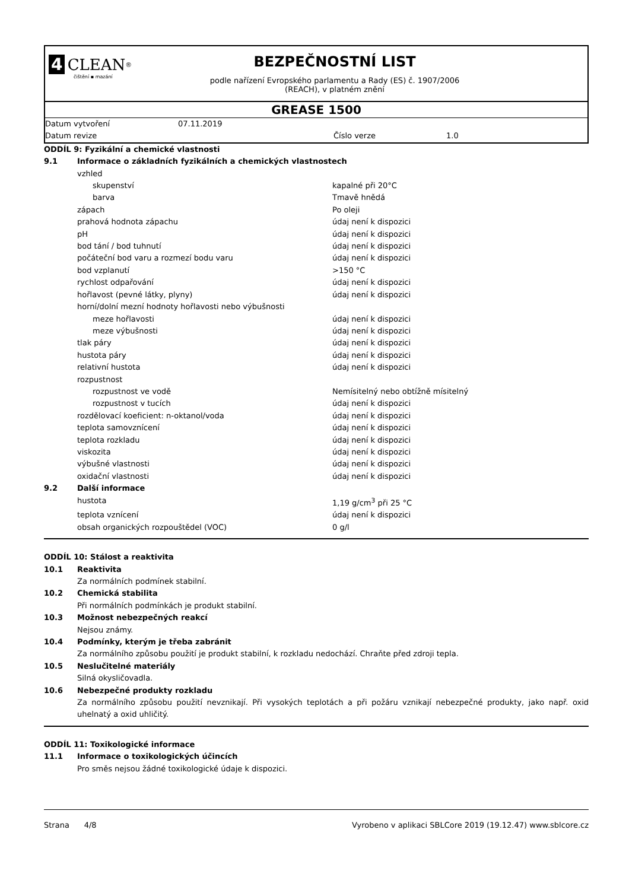4 CLEAN<sup>®</sup>
čištění ▪ mazání
BEZPEČNOSTNÍ LIST
podle nařízení Evropského parlamentu a Rady (ES) č. 1907/2006
(REACH), v platném znění
GREASE 1500
| Datum vytvoření | 07.11.2019 | | |
| Datum revize | | Číslo verze | 1.0 |
| ODDÍL 9: Fyzikální a chemické vlastnosti | | |
| 9.1 | Informace o základních fyzikálních a chemických vlastnostech | |
| | vzhled | |
| | skupenství | kapalné při 20°C |
| | barva | Tmavě hnědá |
| | zápach | Po oleji |
| | prahová hodnota zápachu | údaj není k dispozici |
| | pH | údaj není k dispozici |
| | bod tání / bod tuhnutí | údaj není k dispozici |
| | počáteční bod varu a rozmezí bodu varu | údaj není k dispozici |
| | bod vzplanutí | >150 °C |
| | rychlost odpařování | údaj není k dispozici |
| | hořlavost (pevné látky, plyny) | údaj není k dispozici |
| | horní/dolní mezní hodnoty hořlavosti nebo výbušnosti | |
| | meze hořlavosti | údaj není k dispozici |
| | meze výbušnosti | údaj není k dispozici |
| | tlak páry | údaj není k dispozici |
| | hustota páry | údaj není k dispozici |
| | relativní hustota | údaj není k dispozici |
| | rozpustnost | |
| | rozpustnost ve vodě | Nemísitelný nebo obtížně mísitelný |
| | rozpustnost v tucích | údaj není k dispozici |
| | rozdělovací koeficient: n-oktanol/voda | údaj není k dispozici |
| | teplota samovznícení | údaj není k dispozici |
| | teplota rozkladu | údaj není k dispozici |
| | viskozita | údaj není k dispozici |
| | výbušné vlastnosti | údaj není k dispozici |
| | oxidační vlastnosti | údaj není k dispozici |
| 9.2 | Další informace | |
| | hustota | 1,19 g/cm<sup>3</sup> při 25 °C |
| | teplota vznícení | údaj není k dispozici |
| | obsah organických rozpouštědel (VOC) | 0 g/l |
| ODDÍL 10: Stálost a reaktivita | |
| 10.1 | Reaktivita Za normálních podmínek stabilní. |
| 10.2 | Chemická stabilita Při normálních podmínkách je produkt stabilní. |
| 10.3 | Možnost nebezpečných reakcí Nejsou známy. |
| 10.4 | Podmínky, kterým je třeba zabránit Za normálního způsobu použití je produkt stabilní, k rozkladu nedochází. Chraňte před zdroji tepla. |
| 10.5 | Neslučitelné materiály Silná okysličovadla. |
| 10.6 | Nebezpečné produkty rozkladu Za normálního způsobu použití nevznikají. Při vysokých teplotách a při požáru vznikají nebezpečné produkty, jako např. oxid uhelnatý a oxid uhličitý. |
| ODDÍL 11: Toxikologické informace | |
| 11.1 | Informace o toxikologických účincích Pro směs nejsou žádné toxikologické údaje k dispozici. |
Strana 4/8 Vyrobeno v aplikaci SBLCore 2019 (19.12.47) www.sblcore.cz